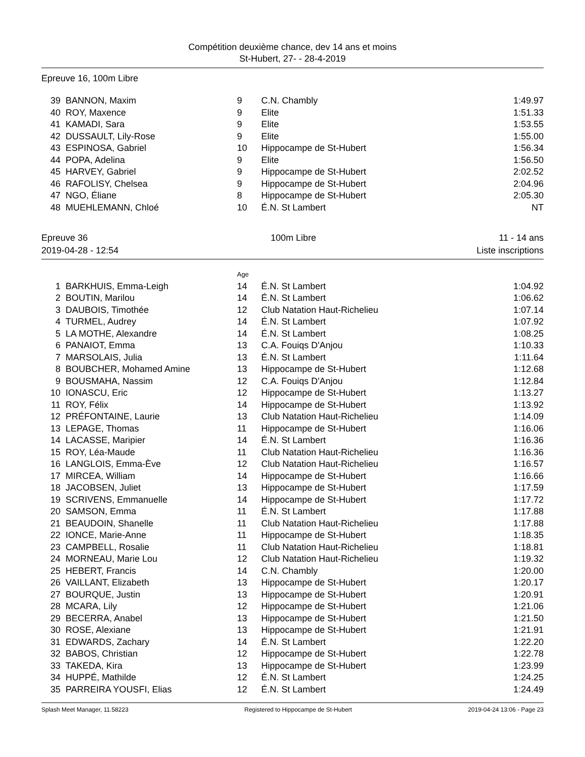Compétition deuxième chance, dev 14 ans et moins
St-Hubert, 27- - 28-4-2019
Epreuve 16, 100m Libre
| 39 | BANNON, Maxim | 9 | C.N. Chambly | 1:49.97 |
| 40 | ROY, Maxence | 9 | Elite | 1:51.33 |
| 41 | KAMADI, Sara | 9 | Elite | 1:53.55 |
| 42 | DUSSAULT, Lily-Rose | 9 | Elite | 1:55.00 |
| 43 | ESPINOSA, Gabriel | 10 | Hippocampe de St-Hubert | 1:56.34 |
| 44 | POPA, Adelina | 9 | Elite | 1:56.50 |
| 45 | HARVEY, Gabriel | 9 | Hippocampe de St-Hubert | 2:02.52 |
| 46 | RAFOLISY, Chelsea | 9 | Hippocampe de St-Hubert | 2:04.96 |
| 47 | NGO, Éliane | 8 | Hippocampe de St-Hubert | 2:05.30 |
| 48 | MUEHLEMANN, Chloé | 10 | É.N. St Lambert | NT |
Epreuve 36 100m Libre 11 - 14 ans
2019-04-28 - 12:54 Liste inscriptions
| | | Age | | |
| 1 | BARKHUIS, Emma-Leigh | 14 | É.N. St Lambert | 1:04.92 |
| 2 | BOUTIN, Marilou | 14 | É.N. St Lambert | 1:06.62 |
| 3 | DAUBOIS, Timothée | 12 | Club Natation Haut-Richelieu | 1:07.14 |
| 4 | TURMEL, Audrey | 14 | É.N. St Lambert | 1:07.92 |
| 5 | LA MOTHE, Alexandre | 14 | É.N. St Lambert | 1:08.25 |
| 6 | PANAIOT, Emma | 13 | C.A. Fouiqs D'Anjou | 1:10.33 |
| 7 | MARSOLAIS, Julia | 13 | É.N. St Lambert | 1:11.64 |
| 8 | BOUBCHER, Mohamed Amine | 13 | Hippocampe de St-Hubert | 1:12.68 |
| 9 | BOUSMAHA, Nassim | 12 | C.A. Fouiqs D'Anjou | 1:12.84 |
| 10 | IONASCU, Eric | 12 | Hippocampe de St-Hubert | 1:13.27 |
| 11 | ROY, Félix | 14 | Hippocampe de St-Hubert | 1:13.92 |
| 12 | PRÉFONTAINE, Laurie | 13 | Club Natation Haut-Richelieu | 1:14.09 |
| 13 | LEPAGE, Thomas | 11 | Hippocampe de St-Hubert | 1:16.06 |
| 14 | LACASSE, Maripier | 14 | É.N. St Lambert | 1:16.36 |
| 15 | ROY, Léa-Maude | 11 | Club Natation Haut-Richelieu | 1:16.36 |
| 16 | LANGLOIS, Emma-Ève | 12 | Club Natation Haut-Richelieu | 1:16.57 |
| 17 | MIRCEA, William | 14 | Hippocampe de St-Hubert | 1:16.66 |
| 18 | JACOBSEN, Juliet | 13 | Hippocampe de St-Hubert | 1:17.59 |
| 19 | SCRIVENS, Emmanuelle | 14 | Hippocampe de St-Hubert | 1:17.72 |
| 20 | SAMSON, Emma | 11 | É.N. St Lambert | 1:17.88 |
| 21 | BEAUDOIN, Shanelle | 11 | Club Natation Haut-Richelieu | 1:17.88 |
| 22 | IONCE, Marie-Anne | 11 | Hippocampe de St-Hubert | 1:18.35 |
| 23 | CAMPBELL, Rosalie | 11 | Club Natation Haut-Richelieu | 1:18.81 |
| 24 | MORNEAU, Marie Lou | 12 | Club Natation Haut-Richelieu | 1:19.32 |
| 25 | HEBERT, Francis | 14 | C.N. Chambly | 1:20.00 |
| 26 | VAILLANT, Elizabeth | 13 | Hippocampe de St-Hubert | 1:20.17 |
| 27 | BOURQUE, Justin | 13 | Hippocampe de St-Hubert | 1:20.91 |
| 28 | MCARA, Lily | 12 | Hippocampe de St-Hubert | 1:21.06 |
| 29 | BECERRA, Anabel | 13 | Hippocampe de St-Hubert | 1:21.50 |
| 30 | ROSE, Alexiane | 13 | Hippocampe de St-Hubert | 1:21.91 |
| 31 | EDWARDS, Zachary | 14 | É.N. St Lambert | 1:22.20 |
| 32 | BABOS, Christian | 12 | Hippocampe de St-Hubert | 1:22.78 |
| 33 | TAKEDA, Kira | 13 | Hippocampe de St-Hubert | 1:23.99 |
| 34 | HUPPÉ, Mathilde | 12 | É.N. St Lambert | 1:24.25 |
| 35 | PARREIRA YOUSFI, Elias | 12 | É.N. St Lambert | 1:24.49 |
Splash Meet Manager, 11.58223 Registered to Hippocampe de St-Hubert 2019-04-24 13:06 - Page 23